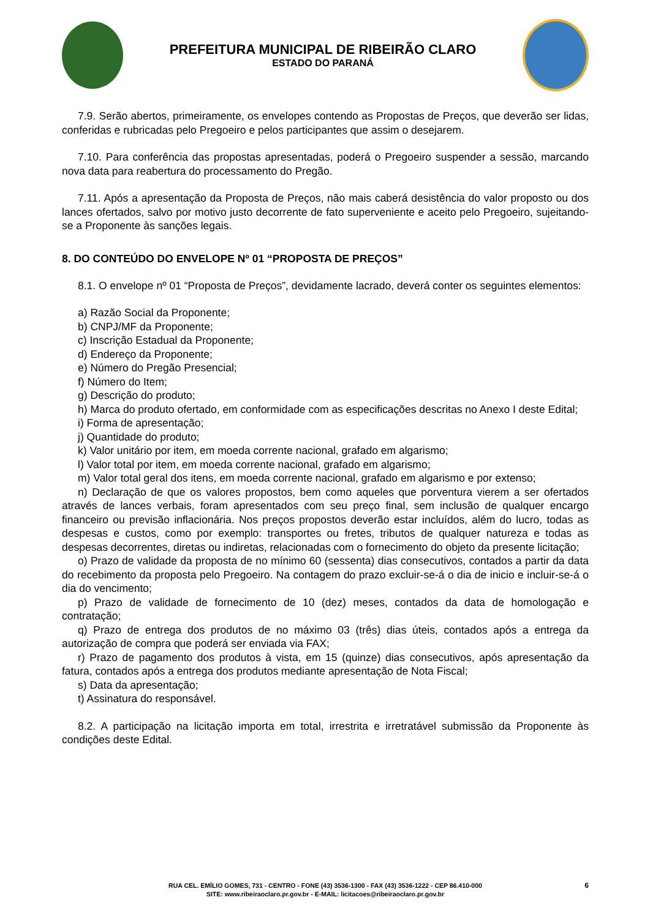PREFEITURA MUNICIPAL DE RIBEIRÃO CLARO
ESTADO DO PARANÁ
7.9. Serão abertos, primeiramente, os envelopes contendo as Propostas de Preços, que deverão ser lidas, conferidas e rubricadas pelo Pregoeiro e pelos participantes que assim o desejarem.
7.10. Para conferência das propostas apresentadas, poderá o Pregoeiro suspender a sessão, marcando nova data para reabertura do processamento do Pregão.
7.11. Após a apresentação da Proposta de Preços, não mais caberá desistência do valor proposto ou dos lances ofertados, salvo por motivo justo decorrente de fato superveniente e aceito pelo Pregoeiro, sujeitando-se a Proponente às sanções legais.
8. DO CONTEÚDO DO ENVELOPE Nº 01 “PROPOSTA DE PREÇOS”
8.1. O envelope nº 01 “Proposta de Preços”, devidamente lacrado, deverá conter os seguintes elementos:
a) Razão Social da Proponente;
b) CNPJ/MF da Proponente;
c) Inscrição Estadual da Proponente;
d) Endereço da Proponente;
e) Número do Pregão Presencial;
f) Número do Item;
g) Descrição do produto;
h) Marca do produto ofertado, em conformidade com as especificações descritas no Anexo I deste Edital;
i) Forma de apresentação;
j) Quantidade do produto;
k) Valor unitário por item, em moeda corrente nacional, grafado em algarismo;
l) Valor total por item, em moeda corrente nacional, grafado em algarismo;
m) Valor total geral dos itens, em moeda corrente nacional, grafado em algarismo e por extenso;
n) Declaração de que os valores propostos, bem como aqueles que porventura vierem a ser ofertados através de lances verbais, foram apresentados com seu preço final, sem inclusão de qualquer encargo financeiro ou previsão inflacionária. Nos preços propostos deverão estar incluídos, além do lucro, todas as despesas e custos, como por exemplo: transportes ou fretes, tributos de qualquer natureza e todas as despesas decorrentes, diretas ou indiretas, relacionadas com o fornecimento do objeto da presente licitação;
o) Prazo de validade da proposta de no mínimo 60 (sessenta) dias consecutivos, contados a partir da data do recebimento da proposta pelo Pregoeiro. Na contagem do prazo excluir-se-á o dia de inicio e incluir-se-á o dia do vencimento;
p) Prazo de validade de fornecimento de 10 (dez) meses, contados da data de homologação e contratação;
q) Prazo de entrega dos produtos de no máximo 03 (três) dias úteis, contados após a entrega da autorização de compra que poderá ser enviada via FAX;
r) Prazo de pagamento dos produtos à vista, em 15 (quinze) dias consecutivos, após apresentação da fatura, contados após a entrega dos produtos mediante apresentação de Nota Fiscal;
s) Data da apresentação;
t) Assinatura do responsável.
8.2. A participação na licitação importa em total, irrestrita e irretratável submissão da Proponente às condições deste Edital.
RUA CEL. EMÍLIO GOMES, 731 - CENTRO - FONE (43) 3536-1300 - FAX (43) 3536-1222 - CEP 86.410-000
SITE: www.ribeiraoclaro.pr.gov.br - E-MAIL: licitacoes@ribeiraoclaro.pr.gov.br
6